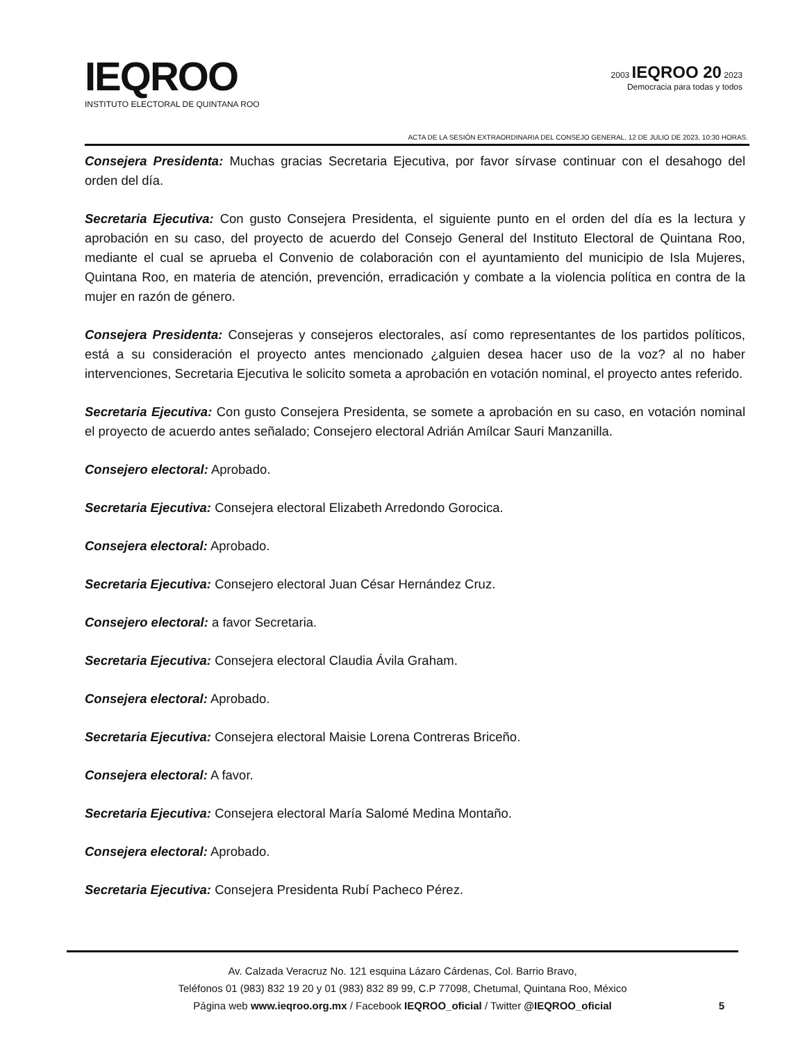IEQROO
INSTITUTO ELECTORAL DE QUINTANA ROO
2003 IEQROO 20 2023
Democracia para todas y todos
ACTA DE LA SESIÓN EXTRAORDINARIA DEL CONSEJO GENERAL, 12 DE JULIO DE 2023, 10:30 HORAS.
Consejera Presidenta: Muchas gracias Secretaria Ejecutiva, por favor sírvase continuar con el desahogo del orden del día.
Secretaria Ejecutiva: Con gusto Consejera Presidenta, el siguiente punto en el orden del día es la lectura y aprobación en su caso, del proyecto de acuerdo del Consejo General del Instituto Electoral de Quintana Roo, mediante el cual se aprueba el Convenio de colaboración con el ayuntamiento del municipio de Isla Mujeres, Quintana Roo, en materia de atención, prevención, erradicación y combate a la violencia política en contra de la mujer en razón de género.
Consejera Presidenta: Consejeras y consejeros electorales, así como representantes de los partidos políticos, está a su consideración el proyecto antes mencionado ¿alguien desea hacer uso de la voz? al no haber intervenciones, Secretaria Ejecutiva le solicito someta a aprobación en votación nominal, el proyecto antes referido.
Secretaria Ejecutiva: Con gusto Consejera Presidenta, se somete a aprobación en su caso, en votación nominal el proyecto de acuerdo antes señalado; Consejero electoral Adrián Amílcar Sauri Manzanilla.
Consejero electoral: Aprobado.
Secretaria Ejecutiva: Consejera electoral Elizabeth Arredondo Gorocica.
Consejera electoral: Aprobado.
Secretaria Ejecutiva: Consejero electoral Juan César Hernández Cruz.
Consejero electoral: a favor Secretaria.
Secretaria Ejecutiva: Consejera electoral Claudia Ávila Graham.
Consejera electoral: Aprobado.
Secretaria Ejecutiva: Consejera electoral Maisie Lorena Contreras Briceño.
Consejera electoral: A favor.
Secretaria Ejecutiva: Consejera electoral María Salomé Medina Montaño.
Consejera electoral: Aprobado.
Secretaria Ejecutiva: Consejera Presidenta Rubí Pacheco Pérez.
Av. Calzada Veracruz No. 121 esquina Lázaro Cárdenas, Col. Barrio Bravo,
Teléfonos 01 (983) 832 19 20 y 01 (983) 832 89 99, C.P 77098, Chetumal, Quintana Roo, México
Página web www.ieqroo.org.mx / Facebook IEQROO_oficial / Twitter @IEQROO_oficial
5